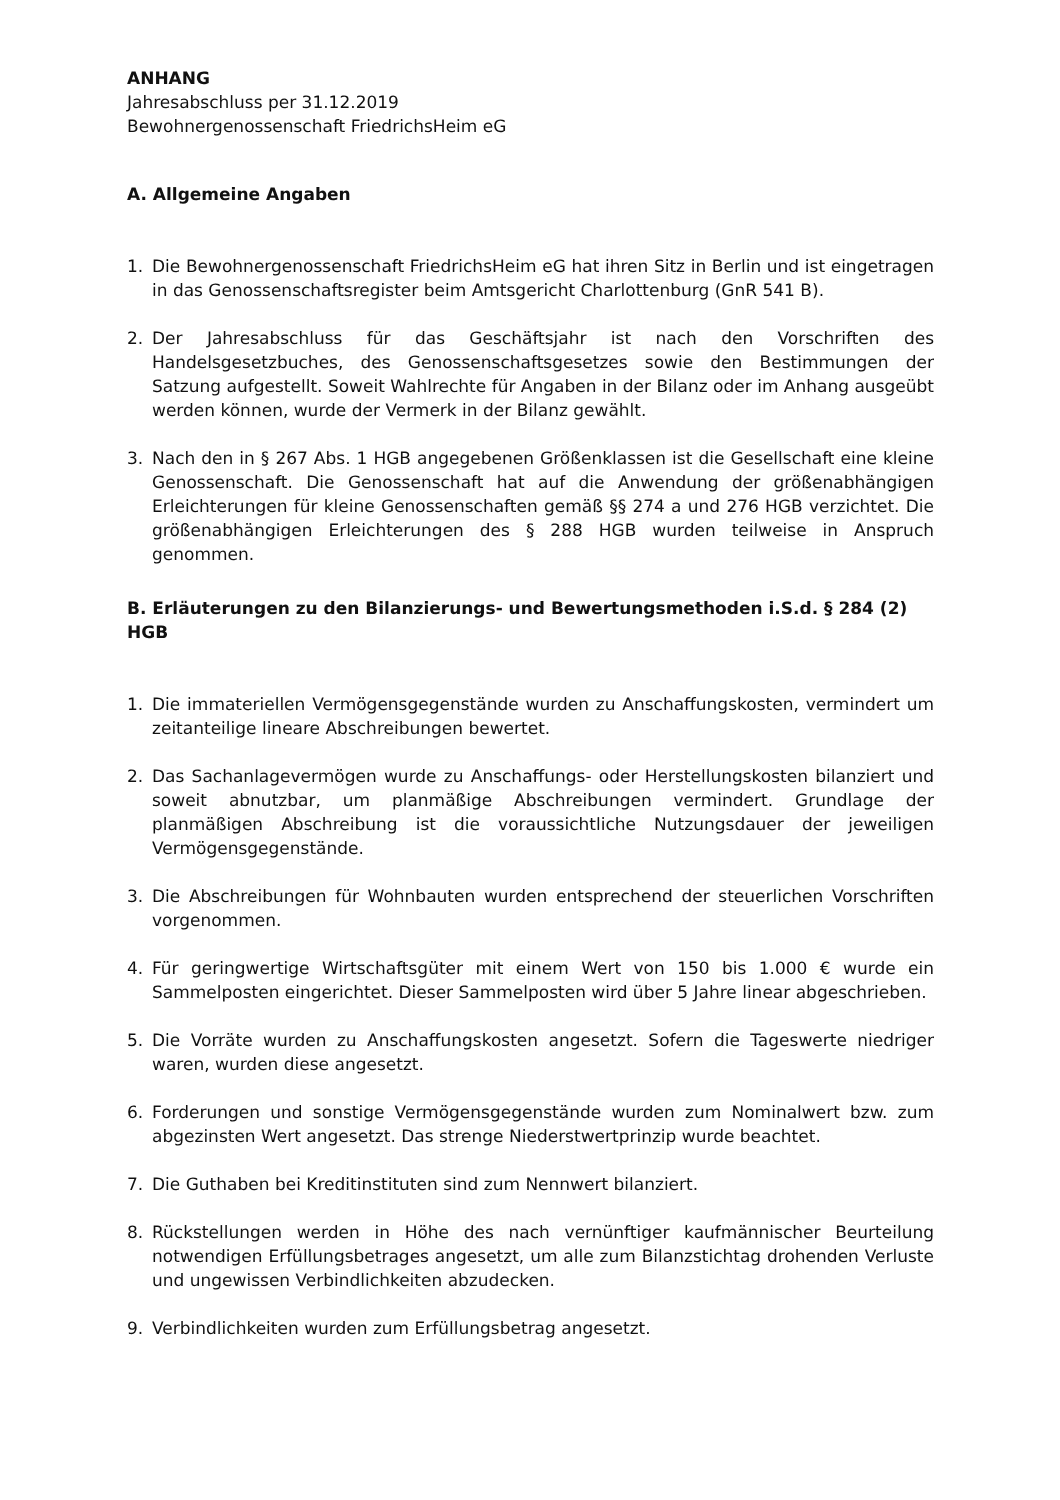ANHANG
Jahresabschluss per 31.12.2019
Bewohnergenossenschaft FriedrichsHeim eG
A. Allgemeine Angaben
1. Die Bewohnergenossenschaft FriedrichsHeim eG hat ihren Sitz in Berlin und ist eingetragen in das Genossenschaftsregister beim Amtsgericht Charlottenburg (GnR 541 B).
2. Der Jahresabschluss für das Geschäftsjahr ist nach den Vorschriften des Handelsgesetzbuches, des Genossenschaftsgesetzes sowie den Bestimmungen der Satzung aufgestellt. Soweit Wahlrechte für Angaben in der Bilanz oder im Anhang ausgeübt werden können, wurde der Vermerk in der Bilanz gewählt.
3. Nach den in § 267 Abs. 1 HGB angegebenen Größenklassen ist die Gesellschaft eine kleine Genossenschaft. Die Genossenschaft hat auf die Anwendung der größenabhängigen Erleichterungen für kleine Genossenschaften gemäß §§ 274 a und 276 HGB verzichtet. Die größenabhängigen Erleichterungen des § 288 HGB wurden teilweise in Anspruch genommen.
B. Erläuterungen zu den Bilanzierungs- und Bewertungsmethoden i.S.d. § 284 (2) HGB
1. Die immateriellen Vermögensgegenstände wurden zu Anschaffungskosten, vermindert um zeitanteilige lineare Abschreibungen bewertet.
2. Das Sachanlagevermögen wurde zu Anschaffungs- oder Herstellungskosten bilanziert und soweit abnutzbar, um planmäßige Abschreibungen vermindert. Grundlage der planmäßigen Abschreibung ist die voraussichtliche Nutzungsdauer der jeweiligen Vermögensgegenstände.
3. Die Abschreibungen für Wohnbauten wurden entsprechend der steuerlichen Vorschriften vorgenommen.
4. Für geringwertige Wirtschaftsgüter mit einem Wert von 150 bis 1.000 € wurde ein Sammelposten eingerichtet. Dieser Sammelposten wird über 5 Jahre linear abgeschrieben.
5. Die Vorräte wurden zu Anschaffungskosten angesetzt. Sofern die Tageswerte niedriger waren, wurden diese angesetzt.
6. Forderungen und sonstige Vermögensgegenstände wurden zum Nominalwert bzw. zum abgezinsten Wert angesetzt. Das strenge Niederstwertprinzip wurde beachtet.
7. Die Guthaben bei Kreditinstituten sind zum Nennwert bilanziert.
8. Rückstellungen werden in Höhe des nach vernünftiger kaufmännischer Beurteilung notwendigen Erfüllungsbetrages angesetzt, um alle zum Bilanzstichtag drohenden Verluste und ungewissen Verbindlichkeiten abzudecken.
9. Verbindlichkeiten wurden zum Erfüllungsbetrag angesetzt.